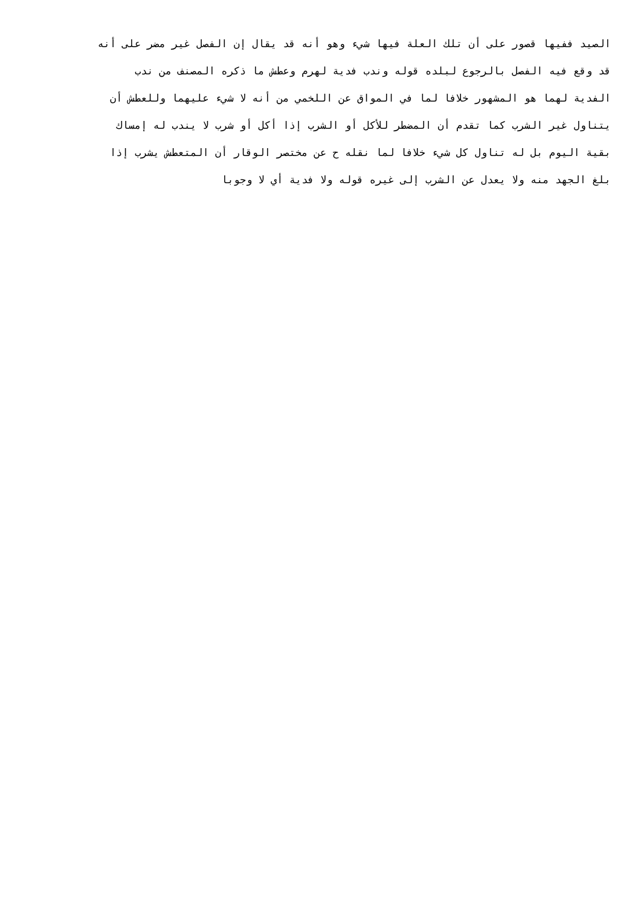الصيد ففيها قصور على أن تلك العلة فيها شيء وهو أنه قد يقال إن الفصل غير مضر على أنه
قد وقع فيه الفصل بالرجوع لبلده قوله وندب فدية لهرم وعطش ما ذكره المصنف من ندب
الفدية لهما هو المشهور خلافا لما في المواق عن اللخمي من أنه لا شيء عليهما وللعطش أن
يتناول غير الشرب كما تقدم أن المضطر للأكل أو الشرب إذا أكل أو شرب لا يندب له إمساك
بقية اليوم بل له تناول كل شيء خلافا لما نقله ح عن مختصر الوقار أن المتعطش يشرب إذا
بلغ الجهد منه ولا يعدل عن الشرب إلى غيره قوله ولا فدية أي لا وجوبا